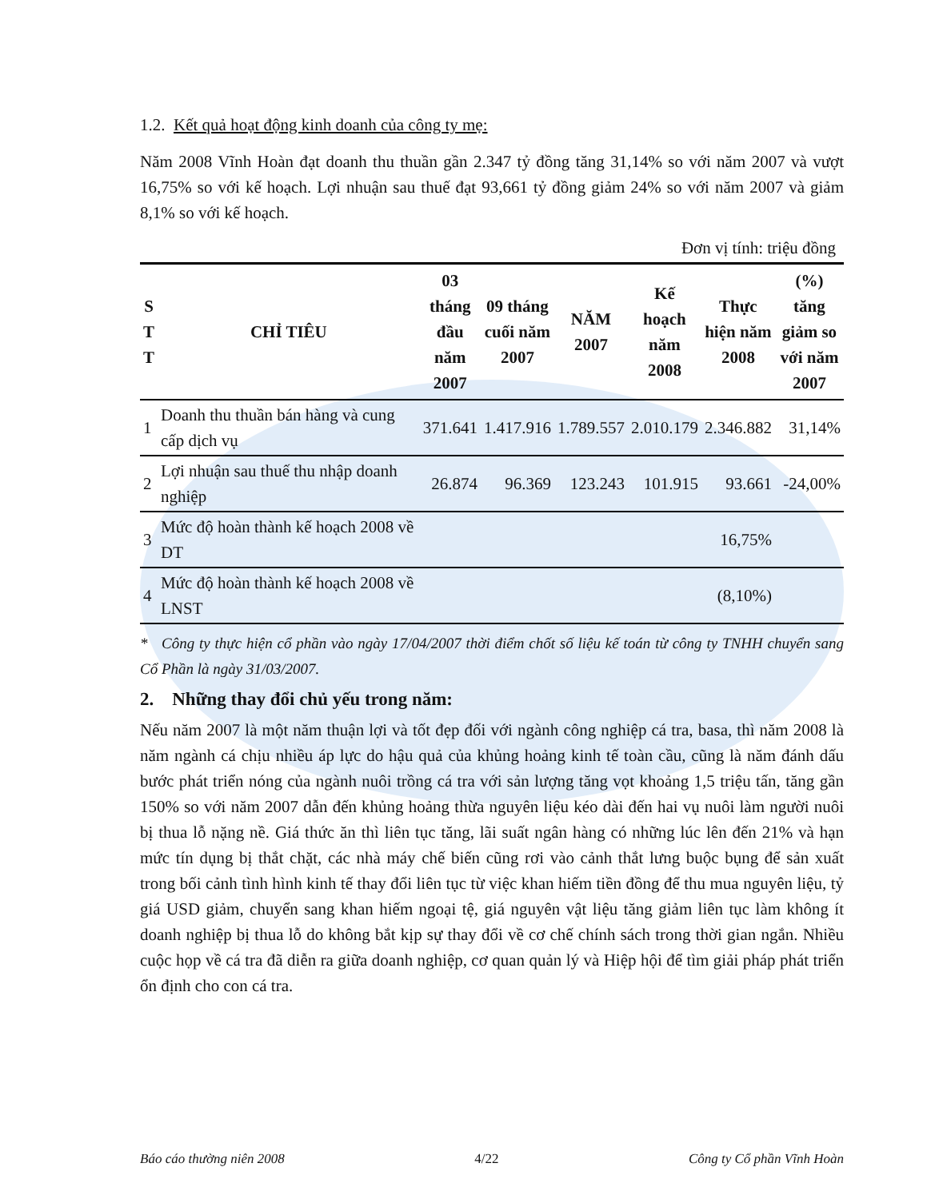1.2. Kết quả hoạt động kinh doanh của công ty mẹ:
Năm 2008 Vĩnh Hoàn đạt doanh thu thuần gần 2.347 tỷ đồng tăng 31,14% so với năm 2007 và vượt 16,75% so với kế hoạch. Lợi nhuận sau thuế đạt 93,661 tỷ đồng giảm 24% so với năm 2007 và giảm 8,1% so với kế hoạch.
Đơn vị tính: triệu đồng
| S T T | CHỈ TIÊU | 03 tháng đầu năm 2007 | 09 tháng cuối năm 2007 | NĂM 2007 | Kế hoạch năm 2008 | Thực hiện năm 2008 | (%) tăng giảm so với năm 2007 |
| --- | --- | --- | --- | --- | --- | --- | --- |
| 1 | Doanh thu thuần bán hàng và cung cấp dịch vụ | 371.641 | 1.417.916 | 1.789.557 | 2.010.179 | 2.346.882 | 31,14% |
| 2 | Lợi nhuận sau thuế thu nhập doanh nghiệp | 26.874 | 96.369 | 123.243 | 101.915 | 93.661 | -24,00% |
| 3 | Mức độ hoàn thành kế hoạch 2008 về DT | | | | | 16,75% | |
| 4 | Mức độ hoàn thành kế hoạch 2008 về LNST | | | | | (8,10%) | |
* Công ty thực hiện cổ phần vào ngày 17/04/2007 thời điểm chốt số liệu kế toán từ công ty TNHH chuyển sang Cổ Phần là ngày 31/03/2007.
2. Những thay đổi chủ yếu trong năm:
Nếu năm 2007 là một năm thuận lợi và tốt đẹp đối với ngành công nghiệp cá tra, basa, thì năm 2008 là năm ngành cá chịu nhiều áp lực do hậu quả của khủng hoảng kinh tế toàn cầu, cũng là năm đánh dấu bước phát triển nóng của ngành nuôi trồng cá tra với sản lượng tăng vọt khoảng 1,5 triệu tấn, tăng gần 150% so với năm 2007 dẫn đến khủng hoảng thừa nguyên liệu kéo dài đến hai vụ nuôi làm người nuôi bị thua lỗ nặng nề. Giá thức ăn thì liên tục tăng, lãi suất ngân hàng có những lúc lên đến 21% và hạn mức tín dụng bị thắt chặt, các nhà máy chế biến cũng rơi vào cảnh thắt lưng buộc bụng để sản xuất trong bối cảnh tình hình kinh tế thay đổi liên tục từ việc khan hiếm tiền đồng để thu mua nguyên liệu, tỷ giá USD giảm, chuyển sang khan hiếm ngoại tệ, giá nguyên vật liệu tăng giảm liên tục làm không ít doanh nghiệp bị thua lỗ do không bắt kịp sự thay đổi về cơ chế chính sách trong thời gian ngắn. Nhiều cuộc họp về cá tra đã diễn ra giữa doanh nghiệp, cơ quan quản lý và Hiệp hội để tìm giải pháp phát triển ổn định cho con cá tra.
Báo cáo thường niên 2008 4/22 Công ty Cổ phần Vĩnh Hoàn